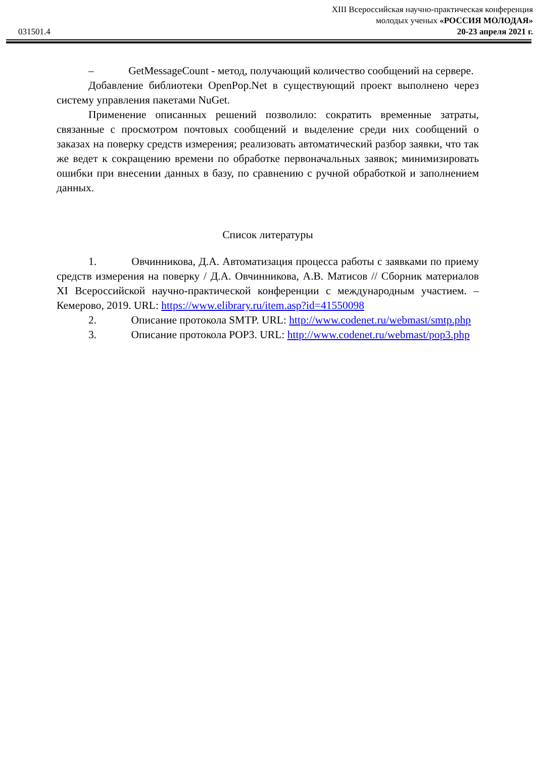031501.4
XIII Всероссийская научно-практическая конференция
молодых ученых «РОССИЯ МОЛОДАЯ»
20-23 апреля 2021 г.
– GetMessageCount - метод, получающий количество сообщений на сервере.
Добавление библиотеки OpenPop.Net в существующий проект выполнено через систему управления пакетами NuGet.
Применение описанных решений позволило: сократить временные затраты, связанные с просмотром почтовых сообщений и выделение среди них сообщений о заказах на поверку средств измерения; реализовать автоматический разбор заявки, что так же ведет к сокращению времени по обработке первоначальных заявок; минимизировать ошибки при внесении данных в базу, по сравнению с ручной обработкой и заполнением данных.
Список литературы
1. Овчинникова, Д.А. Автоматизация процесса работы с заявками по приему средств измерения на поверку / Д.А. Овчинникова, А.В. Матисов // Сборник материалов XI Всероссийской научно-практической конференции с международным участием. – Кемерово, 2019. URL: https://www.elibrary.ru/item.asp?id=41550098
2. Описание протокола SMTP. URL: http://www.codenet.ru/webmast/smtp.php
3. Описание протокола POP3. URL: http://www.codenet.ru/webmast/pop3.php